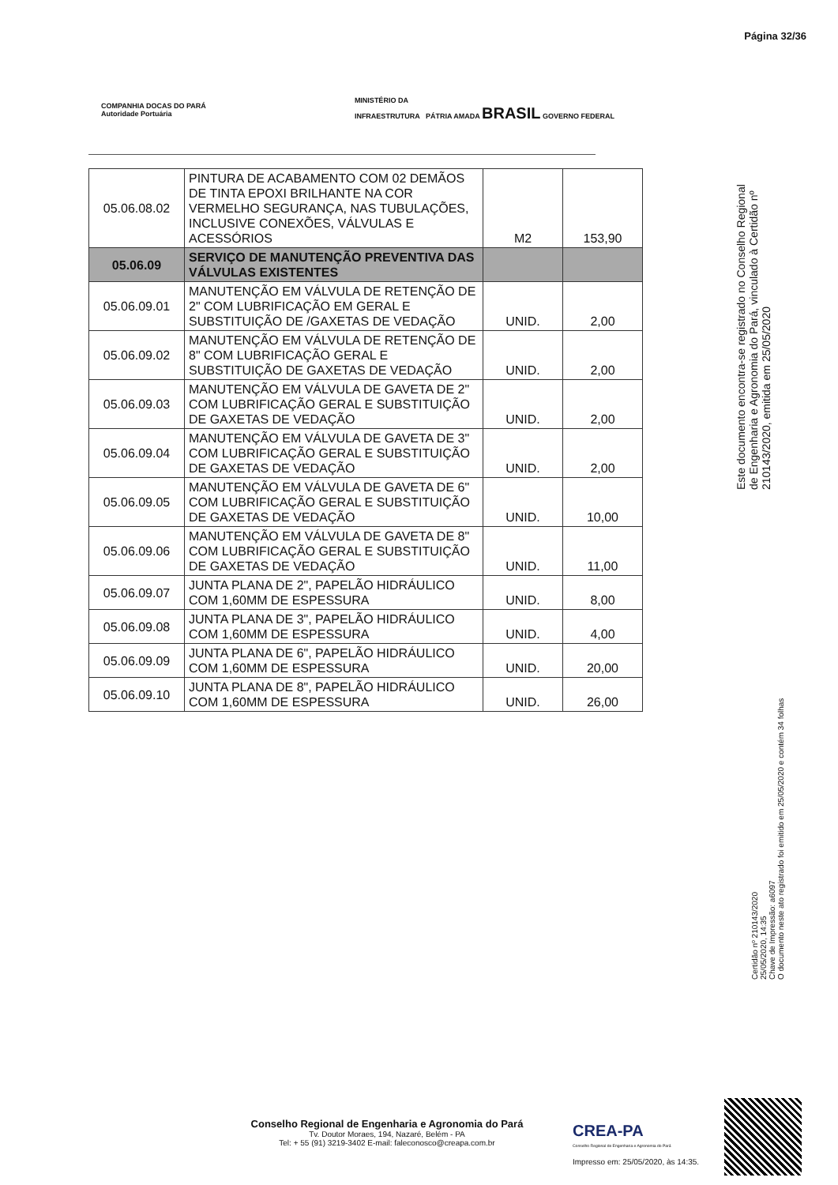Página 32/36
COMPANHIA DOCAS DO PARÁ
Autoridade Portuária
MINISTÉRIO DA
INFRAESTRUTURA PÁTRIA AMADA BRASIL GOVERNO FEDERAL
| 05.06.08.02 | PINTURA DE ACABAMENTO COM 02 DEMÃOS DE TINTA EPOXI BRILHANTE NA COR VERMELHO SEGURANÇA, NAS TUBULAÇÕES, INCLUSIVE CONEXÕES, VÁLVULAS E ACESSÓRIOS | M2 | 153,90 |
| 05.06.09 | SERVIÇO DE MANUTENÇÃO PREVENTIVA DAS VÁLVULAS EXISTENTES | | |
| 05.06.09.01 | MANUTENÇÃO EM VÁLVULA DE RETENÇÃO DE 2" COM LUBRIFICAÇÃO EM GERAL E SUBSTITUIÇÃO DE /GAXETAS DE VEDAÇÃO | UNID. | 2,00 |
| 05.06.09.02 | MANUTENÇÃO EM VÁLVULA DE RETENÇÃO DE 8" COM LUBRIFICAÇÃO GERAL E SUBSTITUIÇÃO DE GAXETAS DE VEDAÇÃO | UNID. | 2,00 |
| 05.06.09.03 | MANUTENÇÃO EM VÁLVULA DE GAVETA DE 2" COM LUBRIFICAÇÃO GERAL E SUBSTITUIÇÃO DE GAXETAS DE VEDAÇÃO | UNID. | 2,00 |
| 05.06.09.04 | MANUTENÇÃO EM VÁLVULA DE GAVETA DE 3" COM LUBRIFICAÇÃO GERAL E SUBSTITUIÇÃO DE GAXETAS DE VEDAÇÃO | UNID. | 2,00 |
| 05.06.09.05 | MANUTENÇÃO EM VÁLVULA DE GAVETA DE 6" COM LUBRIFICAÇÃO GERAL E SUBSTITUIÇÃO DE GAXETAS DE VEDAÇÃO | UNID. | 10,00 |
| 05.06.09.06 | MANUTENÇÃO EM VÁLVULA DE GAVETA DE 8" COM LUBRIFICAÇÃO GERAL E SUBSTITUIÇÃO DE GAXETAS DE VEDAÇÃO | UNID. | 11,00 |
| 05.06.09.07 | JUNTA PLANA DE 2", PAPELÃO HIDRÁULICO COM 1,60MM DE ESPESSURA | UNID. | 8,00 |
| 05.06.09.08 | JUNTA PLANA DE 3", PAPELÃO HIDRÁULICO COM 1,60MM DE ESPESSURA | UNID. | 4,00 |
| 05.06.09.09 | JUNTA PLANA DE 6", PAPELÃO HIDRÁULICO COM 1,60MM DE ESPESSURA | UNID. | 20,00 |
| 05.06.09.10 | JUNTA PLANA DE 8", PAPELÃO HIDRÁULICO COM 1,60MM DE ESPESSURA | UNID. | 26,00 |
Este documento encontra-se registrado no Conselho Regional de Engenharia e Agronomia do Pará, vinculado à Certidão nº 210143/2020, emitida em 25/05/2020
Certidão nº 210143/2020
25/05/2020, 14:35
Chave de Impressão: a6097
O documento neste ato registrado foi emitido em 25/05/2020 e contém 34 folhas
Conselho Regional de Engenharia e Agronomia do Pará
Tv. Doutor Moraes, 194, Nazaré, Belém - PA
Tel: + 55 (91) 3219-3402 E-mail: faleconosco@creapa.com.br
CREA-PA
Conselho Regional de Engenharia e Agronomia do Pará
Impresso em: 25/05/2020, às 14:35.